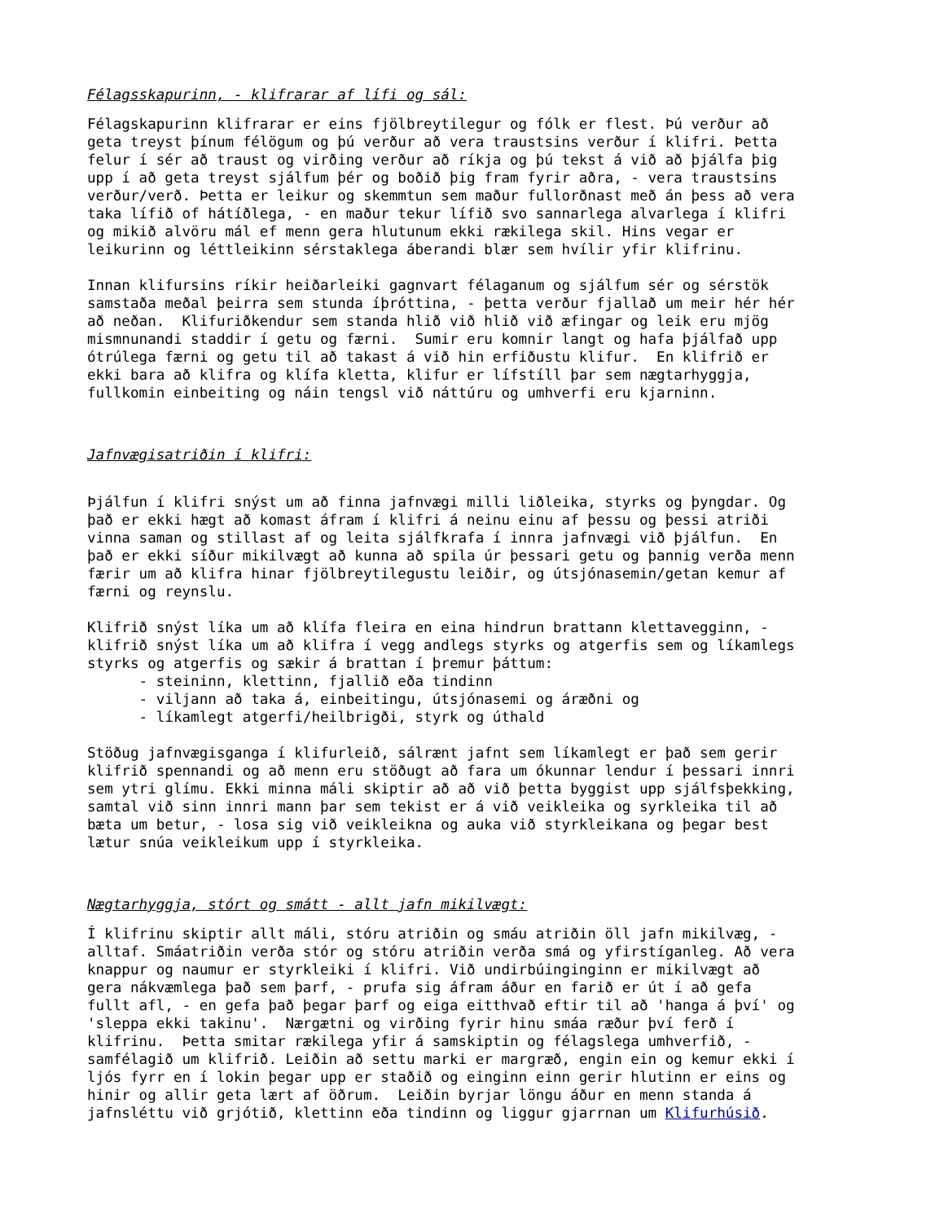Félagsskapurinn, - klifrarar af lífi og sál:
Félagskapurinn klifrarar er eins fjölbreytilegur og fólk er flest. Þú verður að
geta treyst þínum félögum og þú verður að vera traustsins verður í klifri. Þetta
felur í sér að traust og virðing verður að ríkja og þú tekst á við að þjálfa þig
upp í að geta treyst sjálfum þér og boðið þig fram fyrir aðra, - vera traustsins
verður/verð. Þetta er leikur og skemmtun sem maður fullorðnast með án þess að vera
taka lífið of hátíðlega, - en maður tekur lífið svo sannarlega alvarlega í klifri
og mikið alvöru mál ef menn gera hlutunum ekki rækilega skil. Hins vegar er
leikurinn og léttleikinn sérstaklega áberandi blær sem hvílir yfir klifrinu.

Innan klifursins ríkir heiðarleiki gagnvart félaganum og sjálfum sér og sérstök
samstaða meðal þeirra sem stunda íþróttina, - þetta verður fjallað um meir hér hér
að neðan.  Klifuriðkendur sem standa hlið við hlið við æfingar og leik eru mjög
mismnunandi staddir í getu og færni.  Sumir eru komnir langt og hafa þjálfað upp
ótrúlega færni og getu til að takast á við hin erfiðustu klifur.  En klifrið er
ekki bara að klifra og klífa kletta, klifur er lífstíll þar sem nægtarhyggja,
fullkomin einbeiting og náin tengsl við náttúru og umhverfi eru kjarninn.
Jafnvægisatriðin í klifri:
Þjálfun í klifri snýst um að finna jafnvægi milli liðleika, styrks og þyngdar. Og
það er ekki hægt að komast áfram í klifri á neinu einu af þessu og þessi atriði
vinna saman og stillast af og leita sjálfkrafa í innra jafnvægi við þjálfun.  En
það er ekki síður mikilvægt að kunna að spila úr þessari getu og þannig verða menn
færir um að klifra hinar fjölbreytilegustu leiðir, og útsjónasemin/getan kemur af
færni og reynslu.

Klifrið snýst líka um að klífa fleira en eina hindrun brattann klettavegginn, -
klifrið snýst líka um að klifra í vegg andlegs styrks og atgerfis sem og líkamlegs
styrks og atgerfis og sækir á brattan í þremur þáttum:
      - steininn, klettinn, fjallið eða tindinn
      - viljann að taka á, einbeitingu, útsjónasemi og áræðni og
      - líkamlegt atgerfi/heilbrigði, styrk og úthald

Stöðug jafnvægisganga í klifurleið, sálrænt jafnt sem líkamlegt er það sem gerir
klifrið spennandi og að menn eru stöðugt að fara um ókunnar lendur í þessari innri
sem ytri glímu. Ekki minna máli skiptir að að við þetta byggist upp sjálfsþekking,
samtal við sinn innri mann þar sem tekist er á við veikleika og syrkleika til að
bæta um betur, - losa sig við veikleikna og auka við styrkleikana og þegar best
lætur snúa veikleikum upp í styrkleika.
Nægtarhyggja, stórt og smátt - allt jafn mikilvægt:
Í klifrinu skiptir allt máli, stóru atriðin og smáu atriðin öll jafn mikilvæg, -
alltaf. Smáatriðin verða stór og stóru atriðin verða smá og yfirstíganleg. Að vera
knappur og naumur er styrkleiki í klifri. Við undirbúinginginn er mikilvægt að
gera nákvæmlega það sem þarf, - prufa sig áfram áður en farið er út í að gefa
fullt afl, - en gefa það þegar þarf og eiga eitthvað eftir til að 'hanga á því' og
'sleppa ekki takinu'.  Nærgætni og virðing fyrir hinu smáa ræður því ferð í
klifrinu.  Þetta smitar rækilega yfir á samskiptin og félagslega umhverfið, -
samfélagið um klifrið. Leiðin að settu marki er margræð, engin ein og kemur ekki í
ljós fyrr en í lokin þegar upp er staðið og einginn einn gerir hlutinn er eins og
hinir og allir geta lært af öðrum.  Leiðin byrjar löngu áður en menn standa á
jafnsléttu við grjótið, klettinn eða tindinn og liggur gjarrnan um Klifurhúsið.